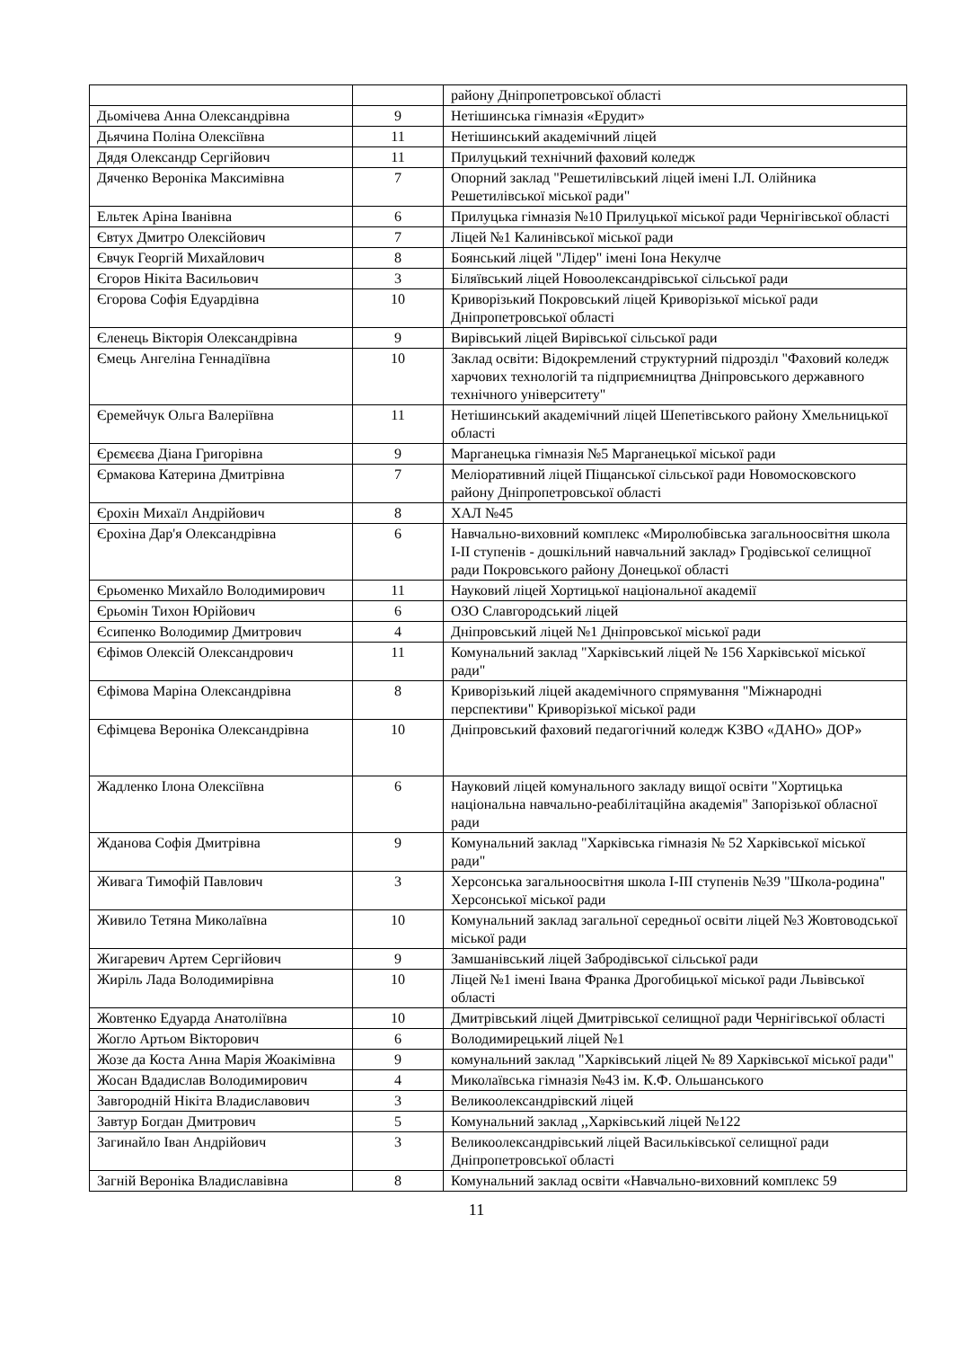| | | району Дніпропетровської області |
| Дьомічева Анна Олександрівна | 9 | Нетішинська гімназія «Ерудит» |
| Дьячина Поліна Олексіївна | 11 | Нетішинський академічний ліцей |
| Дядя Олександр Сергійович | 11 | Прилуцький технічний фаховий коледж |
| Дяченко Вероніка Максимівна | 7 | Опорний заклад "Решетилівський ліцей імені І.Л. Олійника Решетилівської міської ради" |
| Ельтек Аріна Іванівна | 6 | Прилуцька гімназія №10 Прилуцької міської ради Чернігівської області |
| Євтух Дмитро Олексійович | 7 | Ліцей №1 Калинівської міської ради |
| Євчук Георгій Михайлович | 8 | Боянський ліцей "Лідер" імені Іона Некулче |
| Єгоров Нікіта Васильович | 3 | Біляївський ліцей Новоолександрівської сільської ради |
| Єгорова Софія Едуардівна | 10 | Криворізький Покровський ліцей Криворізької міської ради Дніпропетровської області |
| Єленець Вікторія Олександрівна | 9 | Вирівський ліцей Вирівської сільської ради |
| Ємець Ангеліна Геннадіївна | 10 | Заклад освіти: Відокремлений структурний підрозділ "Фаховий коледж харчових технологій та підприємництва Дніпровського державного технічного університету" |
| Єремейчук Ольга Валеріївна | 11 | Нетішинський академічний ліцей Шепетівського району Хмельницької області |
| Єрємєєва Діана Григорівна | 9 | Марганецька гімназія №5 Марганецької міської ради |
| Єрмакова Катерина Дмитрівна | 7 | Меліоративний ліцей Піщанської сільської ради Новомосковского району Дніпропетровської області |
| Єрохін Михаїл Андрійович | 8 | ХАЛ №45 |
| Єрохіна Дар'я Олександрівна | 6 | Навчально-виховний комплекс «Миролюбівська загальноосвітня школа І-ІІ ступенів - дошкільний навчальний заклад» Гродівської селищної ради Покровського району Донецької області |
| Єрьоменко Михайло Володимирович | 11 | Науковий ліцей Хортицької національної академії |
| Єрьомін Тихон Юрійович | 6 | ОЗО Славгородський ліцей |
| Єсипенко Володимир Дмитрович | 4 | Дніпровський ліцей №1 Дніпровської міської ради |
| Єфімов Олексій Олександрович | 11 | Комунальний заклад "Харківський ліцей № 156 Харківської міської ради" |
| Єфімова Маріна Олександрівна | 8 | Криворізький ліцей академічного спрямування "Міжнародні перспективи" Криворізької міської ради |
| Єфімцева Вероніка Олександрівна | 10 | Дніпровський фаховий педагогічний коледж КЗВО «ДАНО» ДОР» |
| Жадленко Ілона Олексіївна | 6 | Науковий ліцей комунального закладу вищої освіти "Хортицька національна навчально-реабілітаційна академія" Запорізької обласної ради |
| Жданова Софія Дмитрівна | 9 | Комунальний заклад "Харківська гімназія № 52 Харківської міської ради" |
| Живага Тимофій Павлович | 3 | Херсонська загальноосвітня школа І-ІІІ ступенів №39 "Школа-родина" Херсонської міської ради |
| Живило Тетяна Миколаївна | 10 | Комунальний заклад загальної середньої освіти ліцей №3 Жовтоводської міської ради |
| Жигаревич Артем Сергійович | 9 | Замшанівський ліцей Забродівської сільської ради |
| Жиріль Лада Володимирівна | 10 | Ліцей №1 імені Івана Франка Дрогобицької міської ради Львівської області |
| Жовтенко Едуарда Анатоліївна | 10 | Дмитрівський ліцей Дмитрівської селищної ради Чернігівської області |
| Жогло Артьом Вікторович | 6 | Володимирецький ліцей №1 |
| Жозе да Коста Анна Марія Жоакімівна | 9 | комунальний заклад "Харківський ліцей № 89 Харківської міської ради" |
| Жосан Вдадислав Володимирович | 4 | Миколаївська гімназія №43 ім. К.Ф. Ольшанського |
| Завгородній Нікіта Владиславович | 3 | Великоолександрівский ліцей |
| Завтур Богдан Дмитрович | 5 | Комунальний заклад ,,Харківський ліцей №122 |
| Загинайло Іван Андрійович | 3 | Великоолександрівський ліцей Васильківської селищної ради Дніпропетровської області |
| Загній Вероніка Владиславівна | 8 | Комунальний заклад освіти «Навчально-виховний комплекс 59 |
11